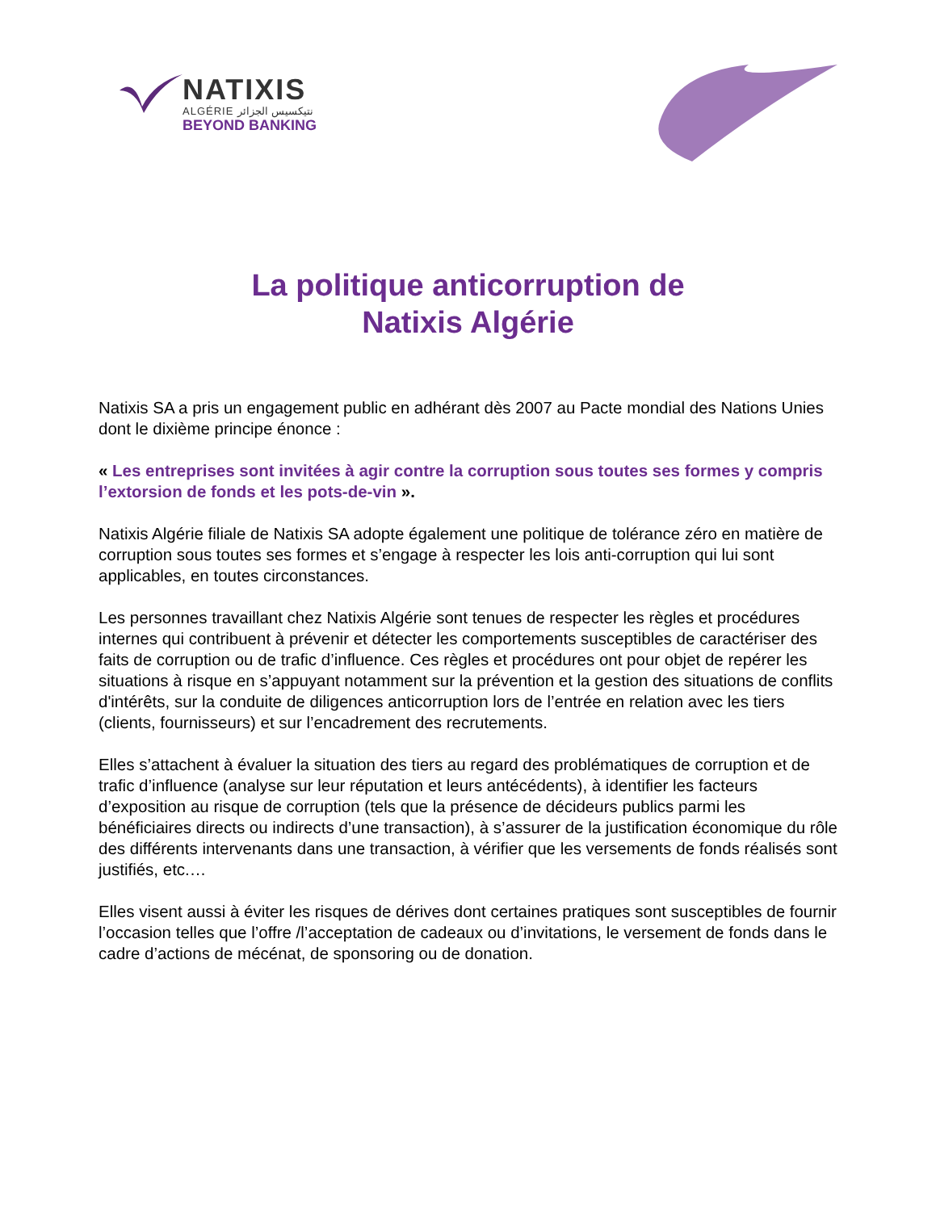NATIXIS
ALGÉRIE نتيكسيس الجزائر
BEYOND BANKING
La politique anticorruption de
Natixis Algérie
Natixis SA a pris un engagement public en adhérant dès 2007 au Pacte mondial des Nations Unies dont le dixième principe énonce :
« Les entreprises sont invitées à agir contre la corruption sous toutes ses formes y compris l’extorsion de fonds et les pots-de-vin ».
Natixis Algérie filiale de Natixis SA adopte également une politique de tolérance zéro en matière de corruption sous toutes ses formes et s’engage à respecter les lois anti-corruption qui lui sont applicables, en toutes circonstances.
Les personnes travaillant chez Natixis Algérie sont tenues de respecter les règles et procédures internes qui contribuent à prévenir et détecter les comportements susceptibles de caractériser des faits de corruption ou de trafic d’influence. Ces règles et procédures ont pour objet de repérer les situations à risque en s’appuyant notamment sur la prévention et la gestion des situations de conflits d'intérêts, sur la conduite de diligences anticorruption lors de l’entrée en relation avec les tiers (clients, fournisseurs) et sur l’encadrement des recrutements.
Elles s’attachent à évaluer la situation des tiers au regard des problématiques de corruption et de trafic d’influence (analyse sur leur réputation et leurs antécédents), à identifier les facteurs d’exposition au risque de corruption (tels que la présence de décideurs publics parmi les bénéficiaires directs ou indirects d’une transaction), à s’assurer de la justification économique du rôle des différents intervenants dans une transaction, à vérifier que les versements de fonds réalisés sont justifiés, etc.…
Elles visent aussi à éviter les risques de dérives dont certaines pratiques sont susceptibles de fournir l’occasion telles que l’offre /l’acceptation de cadeaux ou d’invitations, le versement de fonds dans le cadre d’actions de mécénat, de sponsoring ou de donation.